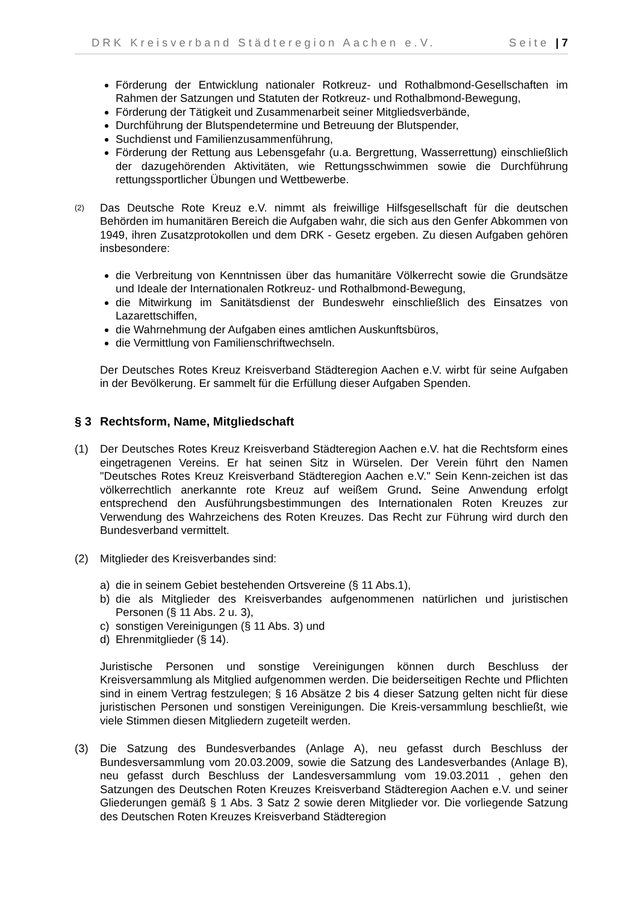DRK Kreisverband Städteregion Aachen e.V. Seite | 7
Förderung der Entwicklung nationaler Rotkreuz- und Rothalbmond-Gesellschaften im Rahmen der Satzungen und Statuten der Rotkreuz- und Rothalbmond-Bewegung,
Förderung der Tätigkeit und Zusammenarbeit seiner Mitgliedsverbände,
Durchführung der Blutspendetermine und Betreuung der Blutspender,
Suchdienst und Familienzusammenführung,
Förderung der Rettung aus Lebensgefahr (u.a. Bergrettung, Wasserrettung) einschließlich der dazugehörenden Aktivitäten, wie Rettungsschwimmen sowie die Durchführung rettungssportlicher Übungen und Wettbewerbe.
(2)
Das Deutsche Rote Kreuz e.V. nimmt als freiwillige Hilfsgesellschaft für die deutschen Behörden im humanitären Bereich die Aufgaben wahr, die sich aus den Genfer Abkommen von 1949, ihren Zusatzprotokollen und dem DRK - Gesetz ergeben. Zu diesen Aufgaben gehören insbesondere:
die Verbreitung von Kenntnissen über das humanitäre Völkerrecht sowie die Grundsätze und Ideale der Internationalen Rotkreuz- und Rothalbmond-Bewegung,
die Mitwirkung im Sanitätsdienst der Bundeswehr einschließlich des Einsatzes von Lazarettschiffen,
die Wahrnehmung der Aufgaben eines amtlichen Auskunftsbüros,
die Vermittlung von Familienschriftwechseln.
Der Deutsches Rotes Kreuz Kreisverband Städteregion Aachen e.V. wirbt für seine Aufgaben in der Bevölkerung. Er sammelt für die Erfüllung dieser Aufgaben Spenden.
§ 3 Rechtsform, Name, Mitgliedschaft
(1) Der Deutsches Rotes Kreuz Kreisverband Städteregion Aachen e.V. hat die Rechtsform eines eingetragenen Vereins. Er hat seinen Sitz in Würselen. Der Verein führt den Namen "Deutsches Rotes Kreuz Kreisverband Städteregion Aachen e.V." Sein Kenn-zeichen ist das völkerrechtlich anerkannte rote Kreuz auf weißem Grund. Seine Anwendung erfolgt entsprechend den Ausführungsbestimmungen des Internationalen Roten Kreuzes zur Verwendung des Wahrzeichens des Roten Kreuzes. Das Recht zur Führung wird durch den Bundesverband vermittelt.
(2) Mitglieder des Kreisverbandes sind:
a) die in seinem Gebiet bestehenden Ortsvereine (§ 11 Abs.1),
b) die als Mitglieder des Kreisverbandes aufgenommenen natürlichen und juristischen Personen (§ 11 Abs. 2 u. 3),
c) sonstigen Vereinigungen (§ 11 Abs. 3) und
d) Ehrenmitglieder (§ 14).
Juristische Personen und sonstige Vereinigungen können durch Beschluss der Kreisversammlung als Mitglied aufgenommen werden. Die beiderseitigen Rechte und Pflichten sind in einem Vertrag festzulegen; § 16 Absätze 2 bis 4 dieser Satzung gelten nicht für diese juristischen Personen und sonstigen Vereinigungen. Die Kreis-versammlung beschließt, wie viele Stimmen diesen Mitgliedern zugeteilt werden.
(3) Die Satzung des Bundesverbandes (Anlage A), neu gefasst durch Beschluss der Bundesversammlung vom 20.03.2009, sowie die Satzung des Landesverbandes (Anlage B), neu gefasst durch Beschluss der Landesversammlung vom 19.03.2011 , gehen den Satzungen des Deutschen Roten Kreuzes Kreisverband Städteregion Aachen e.V. und seiner Gliederungen gemäß § 1 Abs. 3 Satz 2 sowie deren Mitglieder vor. Die vorliegende Satzung des Deutschen Roten Kreuzes Kreisverband Städteregion